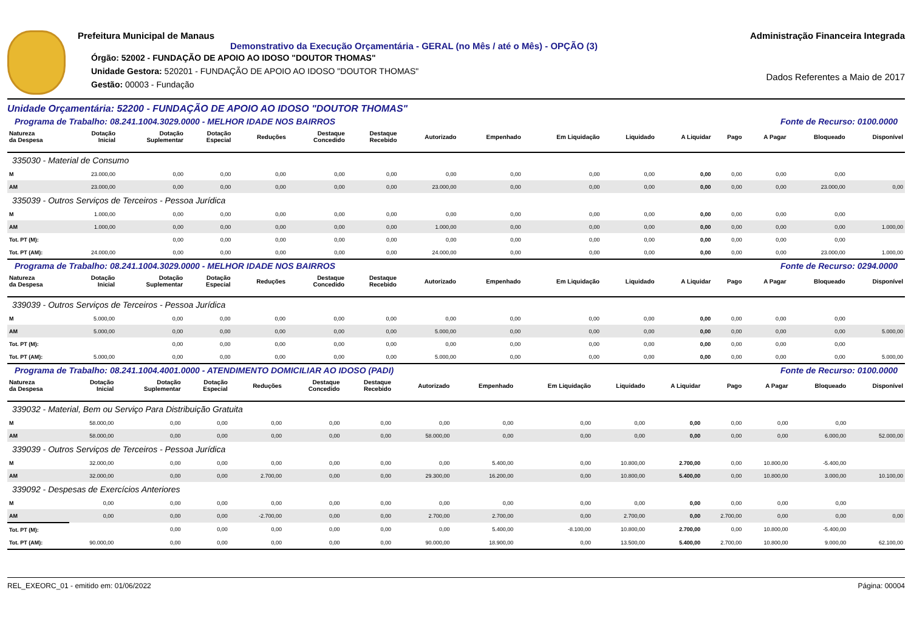Prefeitura Municipal de Manaus
Demonstrativo da Execução Orçamentária - GERAL (no Mês / até o Mês) - OPÇÃO (3)
Órgão: 52002 - FUNDAÇÃO DE APOIO AO IDOSO "DOUTOR THOMAS"
Unidade Gestora: 520201 - FUNDAÇÃO DE APOIO AO IDOSO "DOUTOR THOMAS"
Gestão: 00003 - Fundação
Administração Financeira Integrada
Dados Referentes a Maio de 2017
Unidade Orçamentária: 52200 - FUNDAÇÃO DE APOIO AO IDOSO "DOUTOR THOMAS"
Programa de Trabalho: 08.241.1004.3029.0000 - MELHOR IDADE NOS BAIRROS Fonte de Recurso: 0100.0000
| Natureza da Despesa | Dotação Inicial | Dotação Suplementar | Dotação Especial | Reduções | Destaque Concedido | Destaque Recebido | Autorizado | Empenhado | Em Liquidação | Liquidado | A Liquidar | Pago | A Pagar | Bloqueado | Disponível |
| --- | --- | --- | --- | --- | --- | --- | --- | --- | --- | --- | --- | --- | --- | --- | --- |
| 335030 - Material de Consumo | | | | | | | | | | | | | | | |
| M | 23.000,00 | 0,00 | 0,00 | 0,00 | 0,00 | 0,00 | 0,00 | 0,00 | 0,00 | 0,00 | 0,00 | 0,00 | 0,00 | 0,00 | |
| AM | 23.000,00 | 0,00 | 0,00 | 0,00 | 0,00 | 0,00 | 23.000,00 | 0,00 | 0,00 | 0,00 | 0,00 | 0,00 | 0,00 | 23.000,00 | 0,00 |
| 335039 - Outros Serviços de Terceiros - Pessoa Jurídica | | | | | | | | | | | | | | | |
| M | 1.000,00 | 0,00 | 0,00 | 0,00 | 0,00 | 0,00 | 0,00 | 0,00 | 0,00 | 0,00 | 0,00 | 0,00 | 0,00 | 0,00 | |
| AM | 1.000,00 | 0,00 | 0,00 | 0,00 | 0,00 | 0,00 | 1.000,00 | 0,00 | 0,00 | 0,00 | 0,00 | 0,00 | 0,00 | 0,00 | 1.000,00 |
| Tot. PT (M): | | 0,00 | 0,00 | 0,00 | 0,00 | 0,00 | 0,00 | 0,00 | 0,00 | 0,00 | 0,00 | 0,00 | 0,00 | 0,00 | |
| Tot. PT (AM): | 24.000,00 | 0,00 | 0,00 | 0,00 | 0,00 | 0,00 | 24.000,00 | 0,00 | 0,00 | 0,00 | 0,00 | 0,00 | 0,00 | 23.000,00 | 1.000,00 |
Programa de Trabalho: 08.241.1004.3029.0000 - MELHOR IDADE NOS BAIRROS Fonte de Recurso: 0294.0000
| Natureza da Despesa | Dotação Inicial | Dotação Suplementar | Dotação Especial | Reduções | Destaque Concedido | Destaque Recebido | Autorizado | Empenhado | Em Liquidação | Liquidado | A Liquidar | Pago | A Pagar | Bloqueado | Disponível |
| --- | --- | --- | --- | --- | --- | --- | --- | --- | --- | --- | --- | --- | --- | --- | --- |
| 339039 - Outros Serviços de Terceiros - Pessoa Jurídica | | | | | | | | | | | | | | | |
| M | 5.000,00 | 0,00 | 0,00 | 0,00 | 0,00 | 0,00 | 0,00 | 0,00 | 0,00 | 0,00 | 0,00 | 0,00 | 0,00 | 0,00 | |
| AM | 5.000,00 | 0,00 | 0,00 | 0,00 | 0,00 | 0,00 | 5.000,00 | 0,00 | 0,00 | 0,00 | 0,00 | 0,00 | 0,00 | 0,00 | 5.000,00 |
| Tot. PT (M): | | 0,00 | 0,00 | 0,00 | 0,00 | 0,00 | 0,00 | 0,00 | 0,00 | 0,00 | 0,00 | 0,00 | 0,00 | 0,00 | |
| Tot. PT (AM): | 5.000,00 | 0,00 | 0,00 | 0,00 | 0,00 | 0,00 | 5.000,00 | 0,00 | 0,00 | 0,00 | 0,00 | 0,00 | 0,00 | 0,00 | 5.000,00 |
Programa de Trabalho: 08.241.1004.4001.0000 - ATENDIMENTO DOMICILIAR AO IDOSO (PADI) Fonte de Recurso: 0100.0000
| Natureza da Despesa | Dotação Inicial | Dotação Suplementar | Dotação Especial | Reduções | Destaque Concedido | Destaque Recebido | Autorizado | Empenhado | Em Liquidação | Liquidado | A Liquidar | Pago | A Pagar | Bloqueado | Disponível |
| --- | --- | --- | --- | --- | --- | --- | --- | --- | --- | --- | --- | --- | --- | --- | --- |
| 339032 - Material, Bem ou Serviço Para Distribuição Gratuita | | | | | | | | | | | | | | | |
| M | 58.000,00 | 0,00 | 0,00 | 0,00 | 0,00 | 0,00 | 0,00 | 0,00 | 0,00 | 0,00 | 0,00 | 0,00 | 0,00 | 0,00 | |
| AM | 58.000,00 | 0,00 | 0,00 | 0,00 | 0,00 | 0,00 | 58.000,00 | 0,00 | 0,00 | 0,00 | 0,00 | 0,00 | 0,00 | 6.000,00 | 52.000,00 |
| 339039 - Outros Serviços de Terceiros - Pessoa Jurídica | | | | | | | | | | | | | | | |
| M | 32.000,00 | 0,00 | 0,00 | 0,00 | 0,00 | 0,00 | 0,00 | 5.400,00 | 0,00 | 10.800,00 | 2.700,00 | 0,00 | 10.800,00 | -5.400,00 | |
| AM | 32.000,00 | 0,00 | 0,00 | 2.700,00 | 0,00 | 0,00 | 29.300,00 | 16.200,00 | 0,00 | 10.800,00 | 5.400,00 | 0,00 | 10.800,00 | 3.000,00 | 10.100,00 |
| 339092 - Despesas de Exercícios Anteriores | | | | | | | | | | | | | | | |
| M | 0,00 | 0,00 | 0,00 | 0,00 | 0,00 | 0,00 | 0,00 | 0,00 | 0,00 | 0,00 | 0,00 | 0,00 | 0,00 | 0,00 | |
| AM | 0,00 | 0,00 | 0,00 | -2.700,00 | 0,00 | 0,00 | 2.700,00 | 2.700,00 | 0,00 | 2.700,00 | 0,00 | 2.700,00 | 0,00 | 0,00 | 0,00 |
| Tot. PT (M): | | 0,00 | 0,00 | 0,00 | 0,00 | 0,00 | 0,00 | 5.400,00 | -8.100,00 | 10.800,00 | 2.700,00 | 0,00 | 10.800,00 | -5.400,00 | |
| Tot. PT (AM): | 90.000,00 | 0,00 | 0,00 | 0,00 | 0,00 | 0,00 | 90.000,00 | 18.900,00 | 0,00 | 13.500,00 | 5.400,00 | 2.700,00 | 10.800,00 | 9.000,00 | 62.100,00 |
REL_EXEORC_01 - emitido em: 01/06/2022 Página: 00004